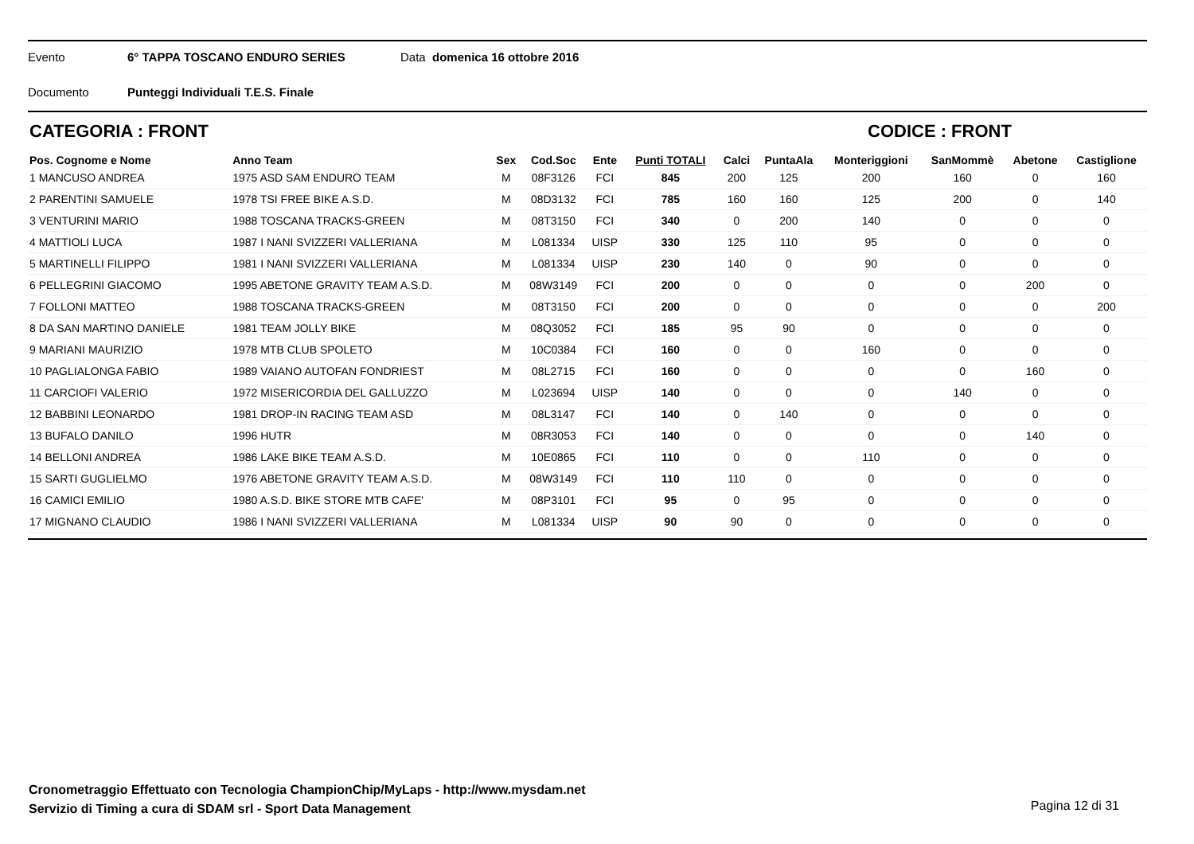Evento 6° TAPPA TOSCANO ENDURO SERIES Data domenica 16 ottobre 2016
Documento Punteggi Individuali T.E.S. Finale
CATEGORIA : FRONT CODICE : FRONT
| Pos. Cognome e Nome | Anno Team | Sex | Cod.Soc | Ente | Punti TOTALI | Calci | PuntaAla | Monteriggioni | SanMommè | Abetone | Castiglione |
| --- | --- | --- | --- | --- | --- | --- | --- | --- | --- | --- | --- |
| 1 MANCUSO ANDREA | 1975 ASD SAM ENDURO TEAM | M | 08F3126 | FCI | 845 | 200 | 125 | 200 | 160 | 0 | 160 |
| 2 PARENTINI SAMUELE | 1978 TSI FREE BIKE A.S.D. | M | 08D3132 | FCI | 785 | 160 | 160 | 125 | 200 | 0 | 140 |
| 3 VENTURINI MARIO | 1988 TOSCANA TRACKS-GREEN | M | 08T3150 | FCI | 340 | 0 | 200 | 140 | 0 | 0 | 0 |
| 4 MATTIOLI LUCA | 1987 I NANI SVIZZERI VALLERIANA | M | L081334 | UISP | 330 | 125 | 110 | 95 | 0 | 0 | 0 |
| 5 MARTINELLI FILIPPO | 1981 I NANI SVIZZERI VALLERIANA | M | L081334 | UISP | 230 | 140 | 0 | 90 | 0 | 0 | 0 |
| 6 PELLEGRINI GIACOMO | 1995 ABETONE GRAVITY TEAM A.S.D. | M | 08W3149 | FCI | 200 | 0 | 0 | 0 | 0 | 200 | 0 |
| 7 FOLLONI MATTEO | 1988 TOSCANA TRACKS-GREEN | M | 08T3150 | FCI | 200 | 0 | 0 | 0 | 0 | 0 | 200 |
| 8 DA SAN MARTINO DANIELE | 1981 TEAM JOLLY BIKE | M | 08Q3052 | FCI | 185 | 95 | 90 | 0 | 0 | 0 | 0 |
| 9 MARIANI MAURIZIO | 1978 MTB CLUB SPOLETO | M | 10C0384 | FCI | 160 | 0 | 0 | 160 | 0 | 0 | 0 |
| 10 PAGLIALONGA FABIO | 1989 VAIANO AUTOFAN FONDRIEST | M | 08L2715 | FCI | 160 | 0 | 0 | 0 | 0 | 160 | 0 |
| 11 CARCIOFI VALERIO | 1972 MISERICORDIA DEL GALLUZZO | M | L023694 | UISP | 140 | 0 | 0 | 0 | 140 | 0 | 0 |
| 12 BABBINI LEONARDO | 1981 DROP-IN RACING TEAM ASD | M | 08L3147 | FCI | 140 | 0 | 140 | 0 | 0 | 0 | 0 |
| 13 BUFALO DANILO | 1996 HUTR | M | 08R3053 | FCI | 140 | 0 | 0 | 0 | 0 | 140 | 0 |
| 14 BELLONI ANDREA | 1986 LAKE BIKE TEAM A.S.D. | M | 10E0865 | FCI | 110 | 0 | 0 | 110 | 0 | 0 | 0 |
| 15 SARTI GUGLIELMO | 1976 ABETONE GRAVITY TEAM A.S.D. | M | 08W3149 | FCI | 110 | 110 | 0 | 0 | 0 | 0 | 0 |
| 16 CAMICI EMILIO | 1980 A.S.D. BIKE STORE MTB CAFE' | M | 08P3101 | FCI | 95 | 0 | 95 | 0 | 0 | 0 | 0 |
| 17 MIGNANO CLAUDIO | 1986 I NANI SVIZZERI VALLERIANA | M | L081334 | UISP | 90 | 90 | 0 | 0 | 0 | 0 | 0 |
Cronometraggio Effettuato con Tecnologia ChampionChip/MyLaps - http://www.mysdam.net
Servizio di Timing a cura di SDAM srl - Sport Data Management
Pagina 12 di 31